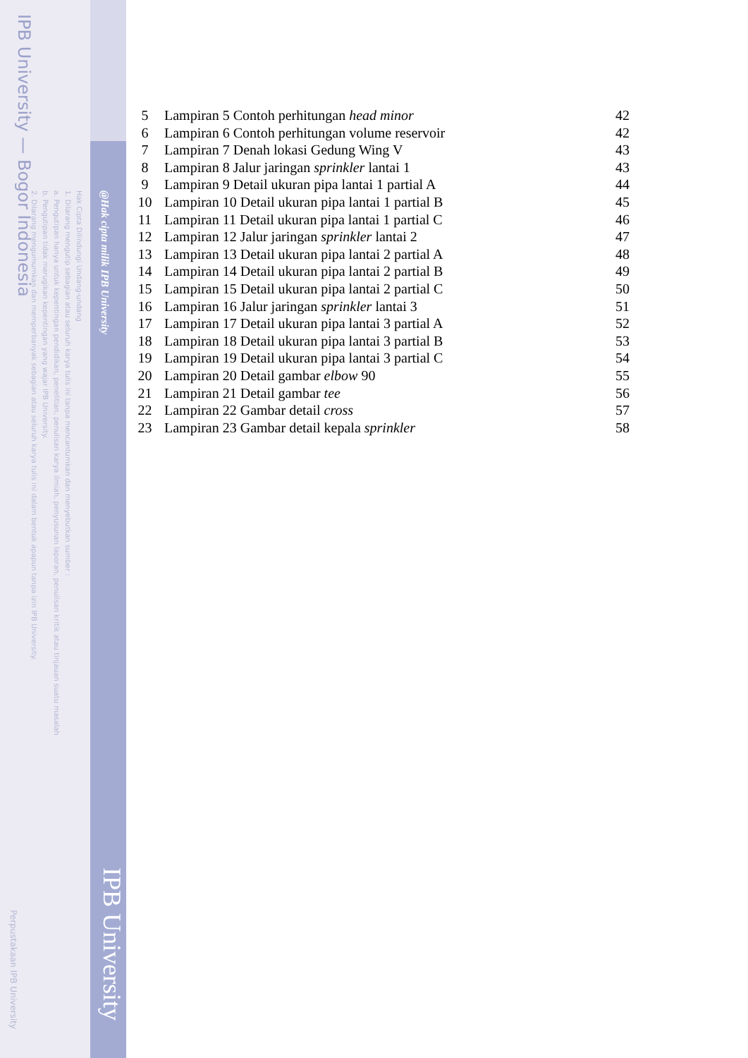IPB University — Bogor Indonesia
Hak Cipta Dilindungi Undang-undang
1. Dilarang mengutip sebagian atau seluruh karya tulis ini tanpa mencantumkan dan menyebutkan sumber :
a. Pengutipan hanya untuk kepentingan pendidikan, penelitian, penulisan karya ilmiah, penyusunan laporan, penulisan kritik atau tinjauan suatu masalah
b. Pengutipan tidak merugikan kepentingan yang wajar IPB University.
2. Dilarang mengumumkan dan memperbanyak sebagian atau seluruh karya tulis ini dalam bentuk apapun tanpa izin IPB University.
@Hak cipta milik IPB University
IPB University
Perpustakaan IPB University
| 5 | Lampiran 5 Contoh perhitungan head minor | 42 |
| 6 | Lampiran 6 Contoh perhitungan volume reservoir | 42 |
| 7 | Lampiran 7 Denah lokasi Gedung Wing V | 43 |
| 8 | Lampiran 8 Jalur jaringan sprinkler lantai 1 | 43 |
| 9 | Lampiran 9 Detail ukuran pipa lantai 1 partial A | 44 |
| 10 | Lampiran 10 Detail ukuran pipa lantai 1 partial B | 45 |
| 11 | Lampiran 11 Detail ukuran pipa lantai 1 partial C | 46 |
| 12 | Lampiran 12 Jalur jaringan sprinkler lantai 2 | 47 |
| 13 | Lampiran 13 Detail ukuran pipa lantai 2 partial A | 48 |
| 14 | Lampiran 14 Detail ukuran pipa lantai 2 partial B | 49 |
| 15 | Lampiran 15 Detail ukuran pipa lantai 2 partial C | 50 |
| 16 | Lampiran 16 Jalur jaringan sprinkler lantai 3 | 51 |
| 17 | Lampiran 17 Detail ukuran pipa lantai 3 partial A | 52 |
| 18 | Lampiran 18 Detail ukuran pipa lantai 3 partial B | 53 |
| 19 | Lampiran 19 Detail ukuran pipa lantai 3 partial C | 54 |
| 20 | Lampiran 20 Detail gambar elbow 90 | 55 |
| 21 | Lampiran 21 Detail gambar tee | 56 |
| 22 | Lampiran 22 Gambar detail cross | 57 |
| 23 | Lampiran 23 Gambar detail kepala sprinkler | 58 |